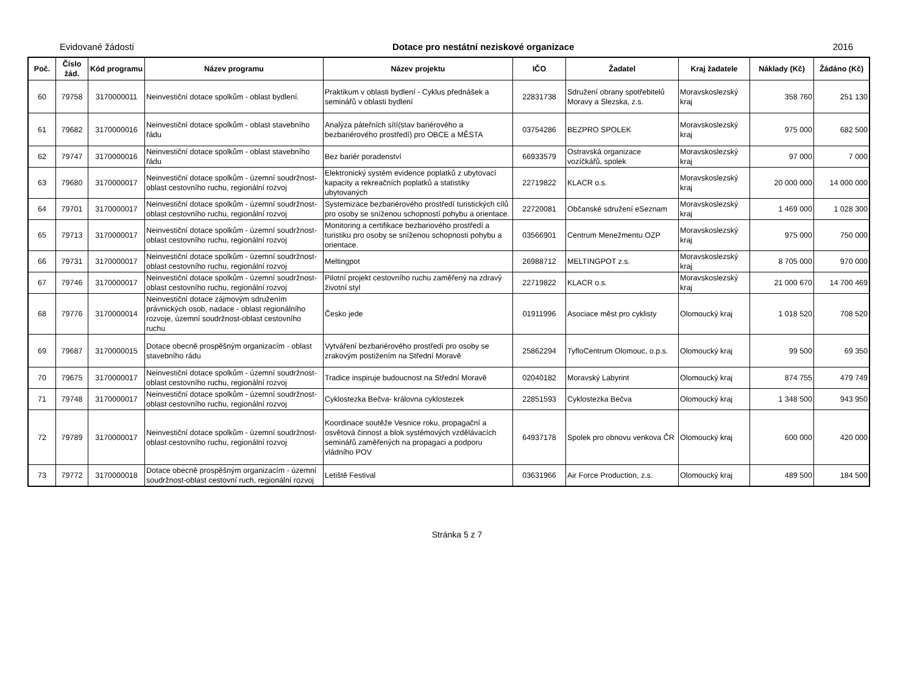Evidované žádosti Dotace pro nestátní neziskové organizace 2016
| Poč. | Číslo žád. | Kód programu | Název programu | Název projektu | IČO | Žadatel | Kraj žadatele | Náklady (Kč) | Žádáno (Kč) |
| --- | --- | --- | --- | --- | --- | --- | --- | --- | --- |
| 60 | 79758 | 3170000011 | Neinvestiční dotace spolkům - oblast bydlení. | Praktikum v oblasti bydlení - Cyklus přednášek a seminářů v oblasti bydlení | 22831738 | Sdružení obrany spotřebitelů Moravy a Slezska, z.s. | Moravskoslezský kraj | 358 760 | 251 130 |
| 61 | 79682 | 3170000016 | Neinvestiční dotace spolkům - oblast stavebního řádu | Analýza páteřních sítí(stav bariérového a bezbariérového prostředí) pro OBCE a MĚSTA | 03754286 | BEZPRO SPOLEK | Moravskoslezský kraj | 975 000 | 682 500 |
| 62 | 79747 | 3170000016 | Neinvestiční dotace spolkům - oblast stavebního řádu | Bez bariér poradenství | 66933579 | Ostravská organizace vozíčkářů, spolek | Moravskoslezský kraj | 97 000 | 7 000 |
| 63 | 79680 | 3170000017 | Neinvestiční dotace spolkům - územní soudržnost-oblast cestovního ruchu, regionální rozvoj | Elektronický systém evidence poplatků z ubytovací kapacity a rekreačních poplatků a statistiky ubytovaných | 22719822 | KLACR o.s. | Moravskoslezský kraj | 20 000 000 | 14 000 000 |
| 64 | 79701 | 3170000017 | Neinvestiční dotace spolkům - územní soudržnost-oblast cestovního ruchu, regionální rozvoj | Systemizace bezbariérového prostředí turistických cílů pro osoby se sníženou schopností pohybu a orientace. | 22720081 | Občanské sdružení eSeznam | Moravskoslezský kraj | 1 469 000 | 1 028 300 |
| 65 | 79713 | 3170000017 | Neinvestiční dotace spolkům - územní soudržnost-oblast cestovního ruchu, regionální rozvoj | Monitoring a certifikace bezbariového prostředí a turistiku pro osoby se sníženou schopnosti pohybu a orientace. | 03566901 | Centrum Menežmentu OZP | Moravskoslezský kraj | 975 000 | 750 000 |
| 66 | 79731 | 3170000017 | Neinvestiční dotace spolkům - územní soudržnost-oblast cestovního ruchu, regionální rozvoj | Meltingpot | 26988712 | MELTINGPOT z.s. | Moravskoslezský kraj | 8 705 000 | 970 000 |
| 67 | 79746 | 3170000017 | Neinvestiční dotace spolkům - územní soudržnost-oblast cestovního ruchu, regionální rozvoj | Pilotní projekt cestovního ruchu zaměřený na zdravý životní styl | 22719822 | KLACR o.s. | Moravskoslezský kraj | 21 000 670 | 14 700 469 |
| 68 | 79776 | 3170000014 | Neinvestiční dotace zájmovým sdružením právnických osob, nadace - oblast regionálního rozvoje, územní soudržnost-oblast cestovního ruchu | Česko jede | 01911996 | Asociace měst pro cyklisty | Olomoucký kraj | 1 018 520 | 708 520 |
| 69 | 79687 | 3170000015 | Dotace obecně prospěšným organizacím - oblast stavebního rádu | Vytváření bezbariérového prostředí pro osoby se zrakovým postižením na Střední Moravě | 25862294 | TyfloCentrum Olomouc, o.p.s. | Olomoucký kraj | 99 500 | 69 350 |
| 70 | 79675 | 3170000017 | Neinvestiční dotace spolkům - územní soudržnost-oblast cestovního ruchu, regionální rozvoj | Tradice inspiruje budoucnost na Střední Moravě | 02040182 | Moravský Labyrint | Olomoucký kraj | 874 755 | 479 749 |
| 71 | 79748 | 3170000017 | Neinvestiční dotace spolkům - územní soudržnost-oblast cestovního ruchu, regionální rozvoj | Cyklostezka Bečva- královna cyklostezek | 22851593 | Cyklostezka Bečva | Olomoucký kraj | 1 348 500 | 943 950 |
| 72 | 79789 | 3170000017 | Neinvestiční dotace spolkům - územní soudržnost-oblast cestovního ruchu, regionální rozvoj | Koordinace soutěže Vesnice roku, propagační a osvětová činnost a blok systémových vzdělávacích seminářů zaměřených na propagaci a podporu vládního POV | 64937178 | Spolek pro obnovu venkova ČR | Olomoucký kraj | 600 000 | 420 000 |
| 73 | 79772 | 3170000018 | Dotace obecně prospěšným organizacím - územní soudržnost-oblast cestovní ruch, regionální rozvoj | Letiště Festival | 03631966 | Air Force Production, z.s. | Olomoucký kraj | 489 500 | 184 500 |
Stránka 5 z 7